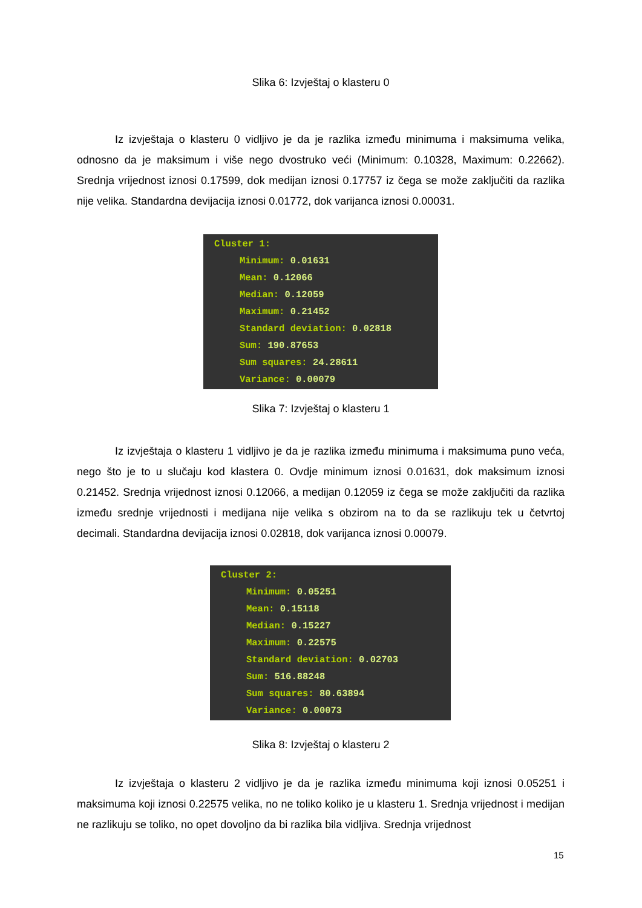Slika 6: Izvještaj o klasteru 0
Iz izvještaja o klasteru 0 vidljivo je da je razlika između minimuma i maksimuma velika, odnosno da je maksimum i više nego dvostruko veći (Minimum: 0.10328, Maximum: 0.22662). Srednja vrijednost iznosi 0.17599, dok medijan iznosi 0.17757 iz čega se može zaključiti da razlika nije velika. Standardna devijacija iznosi 0.01772, dok varijanca iznosi 0.00031.
Cluster 1:
Minimum: 0.01631
Mean: 0.12066
Median: 0.12059
Maximum: 0.21452
Standard deviation: 0.02818
Sum: 190.87653
Sum squares: 24.28611
Variance: 0.00079
Slika 7: Izvještaj o klasteru 1
Iz izvještaja o klasteru 1 vidljivo je da je razlika između minimuma i maksimuma puno veća, nego što je to u slučaju kod klastera 0. Ovdje minimum iznosi 0.01631, dok maksimum iznosi 0.21452. Srednja vrijednost iznosi 0.12066, a medijan 0.12059 iz čega se može zaključiti da razlika između srednje vrijednosti i medijana nije velika s obzirom na to da se razlikuju tek u četvrtoj decimali. Standardna devijacija iznosi 0.02818, dok varijanca iznosi 0.00079.
Cluster 2:
Minimum: 0.05251
Mean: 0.15118
Median: 0.15227
Maximum: 0.22575
Standard deviation: 0.02703
Sum: 516.88248
Sum squares: 80.63894
Variance: 0.00073
Slika 8: Izvještaj o klasteru 2
Iz izvještaja o klasteru 2 vidljivo je da je razlika između minimuma koji iznosi 0.05251 i maksimuma koji iznosi 0.22575 velika, no ne toliko koliko je u klasteru 1. Srednja vrijednost i medijan ne razlikuju se toliko, no opet dovoljno da bi razlika bila vidljiva. Srednja vrijednost
15